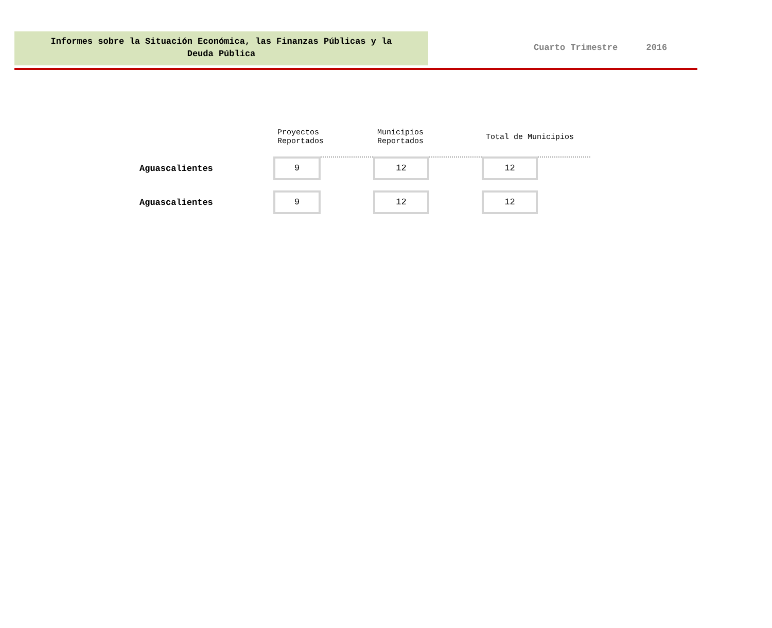Informes sobre la Situación Económica, las Finanzas Públicas y la
Deuda Pública
Cuarto Trimestre 2016
| | Proyectos Reportados | | Municipios Reportados | | Total de Municipios | |
| --- | --- | --- | --- | --- | --- | --- |
| Aguascalientes | 9 | | 12 | | 12 | |
| Aguascalientes | 9 | | 12 | | 12 | |